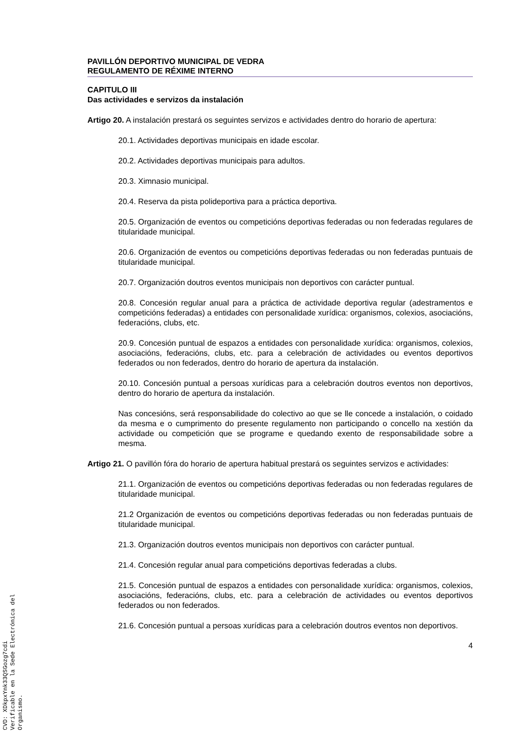PAVILLÓN DEPORTIVO MUNICIPAL DE VEDRA
REGULAMENTO DE RÉXIME INTERNO
CAPITULO III
Das actividades e servizos da instalación
Artigo 20. A instalación prestará os seguintes servizos e actividades dentro do horario de apertura:
20.1. Actividades deportivas municipais en idade escolar.
20.2. Actividades deportivas municipais para adultos.
20.3. Ximnasio municipal.
20.4. Reserva da pista polideportiva para a práctica deportiva.
20.5. Organización de eventos ou competicións deportivas federadas ou non federadas regulares de titularidade municipal.
20.6. Organización de eventos ou competicións deportivas federadas ou non federadas puntuais de titularidade municipal.
20.7. Organización doutros eventos municipais non deportivos con carácter puntual.
20.8. Concesión regular anual para a práctica de actividade deportiva regular (adestramentos e competicións federadas) a entidades con personalidade xurídica: organismos, colexios, asociacións, federacións, clubs, etc.
20.9. Concesión puntual de espazos a entidades con personalidade xurídica: organismos, colexios, asociacións, federacións, clubs, etc. para a celebración de actividades ou eventos deportivos federados ou non federados, dentro do horario de apertura da instalación.
20.10. Concesión puntual a persoas xurídicas para a celebración doutros eventos non deportivos, dentro do horario de apertura da instalación.
Nas concesións, será responsabilidade do colectivo ao que se lle concede a instalación, o coidado da mesma e o cumprimento do presente regulamento non participando o concello na xestión da actividade ou competición que se programe e quedando exento de responsabilidade sobre a mesma.
Artigo 21. O pavillón fóra do horario de apertura habitual prestará os seguintes servizos e actividades:
21.1. Organización de eventos ou competicións deportivas federadas ou non federadas regulares de titularidade municipal.
21.2 Organización de eventos ou competicións deportivas federadas ou non federadas puntuais de titularidade municipal.
21.3. Organización doutros eventos municipais non deportivos con carácter puntual.
21.4. Concesión regular anual para competicións deportivas federadas a clubs.
21.5. Concesión puntual de espazos a entidades con personalidade xurídica: organismos, colexios, asociacións, federacións, clubs, etc. para a celebración de actividades ou eventos deportivos federados ou non federados.
21.6. Concesión puntual a persoas xurídicas para a celebración doutros eventos non deportivos.
4
CVD: XDkpxYnk33QSGozg7cdi
Verificable en la Sede Electrónica del Organismo.